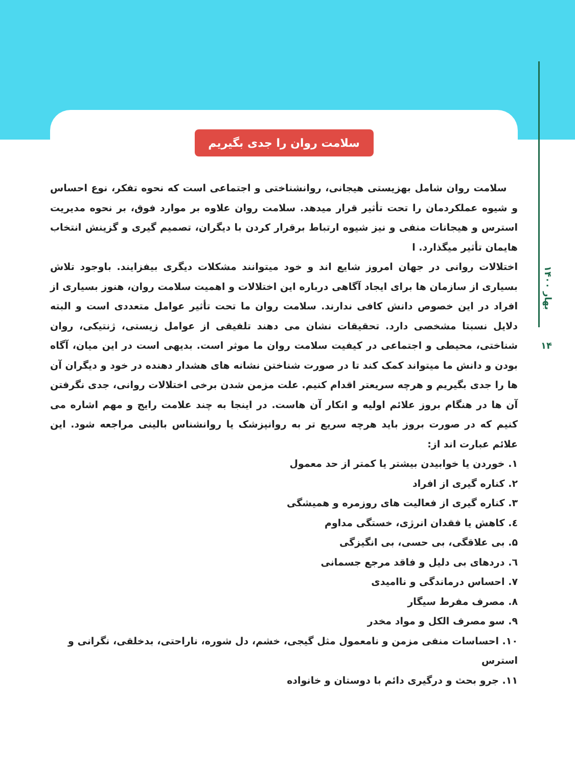بهار ۱۴۰۰
۱۴
سلامت روان را جدی بگیریم
سلامت روان شامل بهزیستی هیجانی، روانشناختی و اجتماعی است که نحوه تفکر، نوع احساس و شیوه عملکردمان را تحت تأثیر قرار میدهد. سلامت روان علاوه بر موارد فوق، بر نحوه مدیریت استرس و هیجانات منفی و نیز شیوه ارتباط برقرار کردن با دیگران، تصمیم گیری و گزینش انتخاب هایمان تأثیر میگذارد. ا
اختلالات روانی در جهان امروز شایع اند و خود میتوانند مشکلات دیگری بیفزایند. باوجود تلاش بسیاری از سازمان ها برای ایجاد آگاهی درباره این اختلالات و اهمیت سلامت روان، هنوز بسیاری از افراد در این خصوص دانش کافی ندارند. سلامت روان ما تحت تأثیر عوامل متعددی است و البته دلایل نسبتا مشخصی دارد. تحقیقات نشان می دهند تلفیقی از عوامل زیستی، ژنتیکی، روان شناختی، محیطی و اجتماعی در کیفیت سلامت روان ما موثر است. بدیهی است در این میان، آگاه بودن و دانش ما میتواند کمک کند تا در صورت شناختن نشانه های هشدار دهنده در خود و دیگران آن ها را جدی بگیریم و هرچه سریعتر اقدام کنیم. علت مزمن شدن برخی اختلالات روانی، جدی نگرفتن آن ها در هنگام بروز علائم اولیه و انکار آن هاست. در اینجا به چند علامت رایج و مهم اشاره می کنیم که در صورت بروز باید هرچه سریع تر به روانپزشک یا روانشناس بالینی مراجعه شود. این علائم عبارت اند از:
۱. خوردن یا خوابیدن بیشتر یا کمتر از حد معمول
۲. کناره گیری از افراد
۳. کناره گیری از فعالیت های روزمره و همیشگی
٤. کاهش یا فقدان انرژی، خستگی مداوم
۵. بی علاقگی، بی حسی، بی انگیزگی
٦. دردهای بی دلیل و فاقد مرجع جسمانی
۷. احساس درماندگی و ناامیدی
۸. مصرف مفرط سیگار
۹. سو مصرف الکل و مواد مخدر
۱۰. احساسات منفی مزمن و نامعمول مثل گیجی، خشم، دل شوره، ناراحتی، بدخلقی، نگرانی و استرس
۱۱. جرو بحث و درگیری دائم با دوستان و خانواده